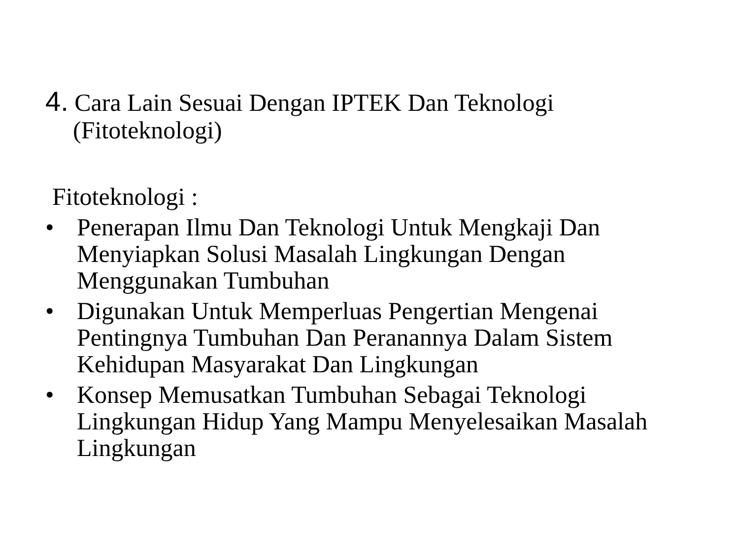4. Cara Lain Sesuai Dengan IPTEK Dan Teknologi
(Fitoteknologi)
Fitoteknologi :
• Penerapan Ilmu Dan Teknologi Untuk Mengkaji Dan Menyiapkan Solusi Masalah Lingkungan Dengan Menggunakan Tumbuhan
• Digunakan Untuk Memperluas Pengertian Mengenai Pentingnya Tumbuhan Dan Peranannya Dalam Sistem Kehidupan Masyarakat Dan Lingkungan
• Konsep Memusatkan Tumbuhan Sebagai Teknologi Lingkungan Hidup Yang Mampu Menyelesaikan Masalah Lingkungan